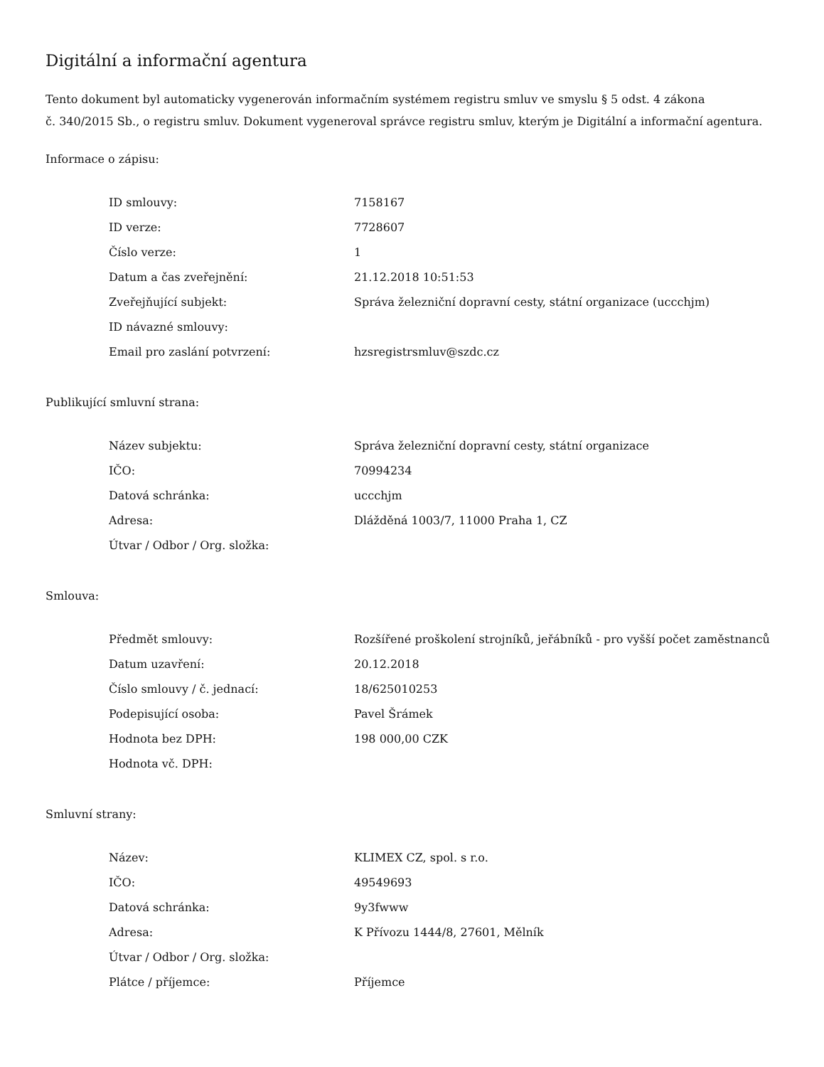Digitální a informační agentura
Tento dokument byl automaticky vygenerován informačním systémem registru smluv ve smyslu § 5 odst. 4 zákona
č. 340/2015 Sb., o registru smluv. Dokument vygeneroval správce registru smluv, kterým je Digitální a informační agentura.
Informace o zápisu:
| ID smlouvy: | 7158167 |
| ID verze: | 7728607 |
| Číslo verze: | 1 |
| Datum a čas zveřejnění: | 21.12.2018 10:51:53 |
| Zveřejňující subjekt: | Správa železniční dopravní cesty, státní organizace (uccchjm) |
| ID návazné smlouvy: | |
| Email pro zaslání potvrzení: | hzsregistrsmluv@szdc.cz |
Publikující smluvní strana:
| Název subjektu: | Správa železniční dopravní cesty, státní organizace |
| IČO: | 70994234 |
| Datová schránka: | uccchjm |
| Adresa: | Dlážděná 1003/7, 11000 Praha 1, CZ |
| Útvar / Odbor / Org. složka: | |
Smlouva:
| Předmět smlouvy: | Rozšířené proškolení strojníků, jeřábníků - pro vyšší počet zaměstnanců |
| Datum uzavření: | 20.12.2018 |
| Číslo smlouvy / č. jednací: | 18/625010253 |
| Podepisující osoba: | Pavel Šrámek |
| Hodnota bez DPH: | 198 000,00 CZK |
| Hodnota vč. DPH: | |
Smluvní strany:
| Název: | KLIMEX CZ, spol. s r.o. |
| IČO: | 49549693 |
| Datová schránka: | 9y3fwww |
| Adresa: | K Přívozu 1444/8, 27601, Mělník |
| Útvar / Odbor / Org. složka: | |
| Plátce / příjemce: | Příjemce |